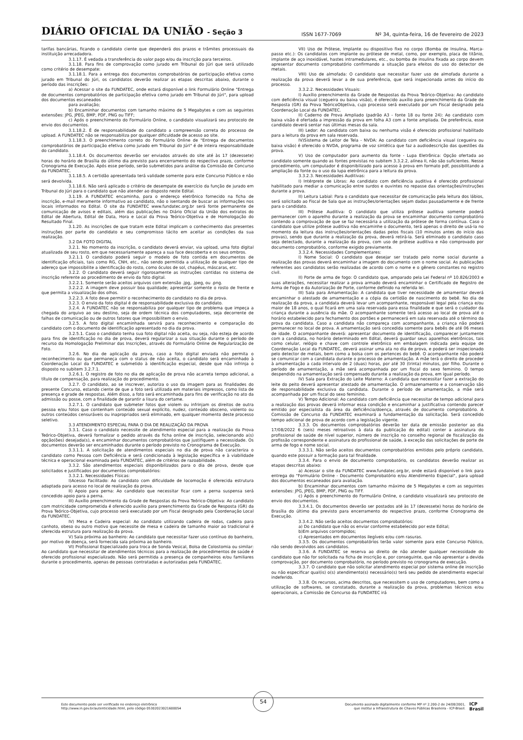DIÁRIO OFICIAL DA UNIÃO - Seção 3
ISSN 1677-7069
Nº 34, quinta-feira, 16 de fevereiro de 2023
tarifas bancárias, ficando o candidato ciente que dependerá dos prazos e trâmites processuais da instituição arrecadadora.
3.1.17. É vedada a transferência do valor pago e/ou da inscrição para terceiros.
3.1.18. Para fins de comprovação como jurado em Tribunal do Júri que será utilizado como critério de desempate:
3.1.18.1. Para a entrega dos documentos comprobatórios de participação efetiva como jurado em Tribunal do Júri, os candidatos deverão realizar as etapas descritas abaixo, durante o período das inscrições:
a) Acessar o site da FUNDATEC, onde estará disponível o link Formulário Online "Entrega de documentos comprobatórios de participação efetiva como jurado em Tribunal do Júri", para upload dos documentos escaneados
para avaliação;
b) Encaminhar documentos com tamanho máximo de 5 Megabytes e com as seguintes extensões: JPG, JPEG, BMP, PDF, PNG ou TIFF;
c) Após o preenchimento do Formulário Online, o candidato visualizará seu protocolo de envio dos documentos.
3.1.18.2. É de responsabilidade do candidato a compreensão correta do processo de upload. A FUNDATEC não se responsabiliza por qualquer dificuldade de acesso ao site.
3.1.18.3. O preenchimento correto do Formulário Online de "Entrega de documentos comprobatórios de participação efetiva como jurado em Tribunal do Júri" é de inteira responsabilidade do candidato.
3.1.18.4. Os documentos deverão ser enviados através do site até às 17 (dezessete) horas do horário de Brasília do último dia previsto para encerramento do respectivo prazo, conforme Cronograma de Execução. Após esse período, serão submetidos para análise da Comissão de Concurso da FUNDATEC.
3.1.18.5. A certidão apresentada terá validade somente para este Concurso Público e não será devolvida.
3.1.18.6. Não será aplicado o critério de desempate de exercício da função de jurado em Tribunal do Júri para o candidato que não atender ao disposto neste Edital.
3.1.19. A FUNDATEC encaminha, para o endereço eletrônico fornecido na ficha de inscrição, e-mail meramente informativo ao candidato, não o isentando de buscar as informações nos locais informados no Edital. O site da FUNDATEC www.fundatec.org.br será fonte permanente de comunicação de avisos e editais, além das publicações no Diário Oficial da União dos extratos do Edital de Abertura, Edital de Data, Hora e Local da Prova Teórico-Objetiva e de Homologação do Resultado Final.
3.1.20. As inscrições de que tratam este Edital implicam o conhecimento das presentes instruções por parte do candidato e seu compromisso tácito em aceitar as condições da sua realização.
3.2 DA FOTO DIGITAL
3.2.1. No momento da inscrição, o candidato deverá enviar, via upload, uma foto digital atualizada de seu rosto, em que necessariamente apareça a sua face descoberta e os seus ombros.
3.2.1.1 O candidato poderá seguir o modelo de foto contida em documentos de identificação oficiais, tais como RG, CNH, etc., não sendo permitida a utilização de qualquer tipo de adereço que impossibilite a identificação do rosto, como óculos de sol, chapéus, máscaras, etc.
3.2.2. O candidato deverá seguir rigorosamente as instruções contidas no sistema de inscrição referente ao procedimento de envio da foto digital.
3.2.2.1. Somente serão aceitos arquivos com extensão .jpg, .jpeg, ou .png.
3.2.2.2. A imagem deve possuir boa qualidade; apresentar somente o rosto de frente e que permita a visualização dos olhos.
3.2.2.3. A foto deve permitir o reconhecimento do candidato no dia de prova.
3.2.3. O envio da foto digital é de responsabilidade exclusiva do candidato.
3.2.4. A FUNDATEC não se responsabiliza por qualquer tipo de problema que impeça a chegada do arquivo ao seu destino, seja de ordem técnica dos computadores, seja decorrente de falhas de comunicação ou de outros fatores que impossibilitem o envio.
3.2.5. A foto digital encaminhada servirá para reconhecimento e comparação do candidato com o documento de identificação apresentado no dia da prova.
3.2.5.1. Caso o candidato tenha sua foto digital não aceita, ou seja, não esteja de acordo para fins de identificação no dia de prova, deverá regularizar a sua situação durante o período de recurso da Homologação Preliminar das Inscrições, através do Formulário Online de Regularização de Foto.
3.2.6. No dia de aplicação da prova, caso a foto digital enviada não permita o reconhecimento ou que permaneça com o status de não aceita, o candidato será encaminhado à Coordenação Local da FUNDATEC e submetido à identificação especial, desde que não infrinja o disposto no subitem 3.2.7.1.
3.2.6.1. O registro de foto no dia de aplicação de prova não acarreta tempo adicional, a título de compensação, para realização do procedimento.
3.2.7. O candidato, ao se inscrever, autoriza o uso da imagem para as finalidades do presente Concurso, estando ciente de que a foto será utilizada em materiais impressos, como lista de presença e grade de respostas. Além disso, a foto será encaminhada para fins de verificação no ato da admissão ou posse, com a finalidade de garantir a lisura do certame.
3.2.7.1. O candidato que submeter fotos que violem ou infrinjam os direitos de outra pessoa e/ou fotos que contenham conteúdo sexual explícito, nudez, conteúdo obsceno, violento ou outros conteúdos censuráveis ou inapropriados será eliminado, em qualquer momento deste processo seletivo.
3.3 ATENDIMENTO ESPECIAL PARA O DIA DE REALIZAÇÃO DA PROVA
3.3.1. Caso o candidato necessite de atendimento especial para a realização da Prova Teórico-Objetiva, deverá formalizar o pedido através da ficha online de inscrição, selecionando a(s) opção(ões) desejada(s), e encaminhar documentos comprobatórios que justifiquem a necessidade. Os documentos deverão ser encaminhados durante o período previsto no Cronograma de Execução.
3.3.1.1. A solicitação de atendimentos especiais no dia de prova não caracteriza o candidato como Pessoa com Deficiência e será condicionada à legislação específica e à viabilidade técnica e operacional examinada pela FUNDATEC, além de critérios de razoabilidade.
3.3.2. São atendimentos especiais disponibilizados para o dia de prova, desde que solicitados e justificados por documentos comprobatórios:
3.3.2.1. Necessidades Físicas:
I)Acesso Facilitado: Ao candidato com dificuldade de locomoção é oferecida estrutura adaptada para acesso no local de realização da prova.
II) Apoio para perna: Ao candidato que necessitar ficar com a perna suspensa será concedido apoio para a perna.
III) Auxílio preenchimento da Grade de Respostas da Prova Teórico-Objetiva: Ao candidato com motricidade comprometida é oferecido auxílio para preenchimento da Grade de Resposta (GR) da Prova Teórico-Objetiva, cujo processo será executado por um Fiscal designado pela Coordenação Local da FUNDATEC.
IV) Mesa e Cadeira especial: Ao candidato utilizando cadeira de rodas, cadeira para canhoto, obeso ou outro motivo que necessite de mesa e cadeira de tamanho maior ao tradicional é oferecida estrutura para realização da prova.
V) Sala próxima ao banheiro: Ao candidato que necessitar fazer uso contínuo do banheiro, por motivo de doença, será fornecida sala próxima ao banheiro.
VI) Profissional Especializado para troca de Sonda Vesical, Bolsa de Colostomia ou similar: Ao candidato que necessitar de atendimentos técnicos para a realização de procedimentos de saúde é oferecido profissional especializado. Não será permitida a presença de companheiros e/ou familiares durante o procedimento, apenas de pessoas contratadas e autorizadas pela FUNDATEC.
VII) Uso de Prótese, Implante ou dispositivo fixo no corpo (Bomba de Insulina, Marca-passo etc.): Os candidatos com implante ou prótese de metal, como, por exemplo, placa de titânio, implante de aço inoxidável, hastes intramedulares, etc., ou bomba de insulina fixada ao corpo devem apresentar documento comprobatório confirmando a situação para efeitos do uso do detector de metais.
VIII) Uso de almofada: O candidato que necessitar fazer uso de almofada durante a realização da prova deverá levar a de sua preferência, que será inspecionada antes do início do processo.
3.3.2.2. Necessidades Visuais:
I) Auxílio preenchimento da Grade de Respostas da Prova Teórico-Objetiva: Ao candidato com deficiência visual (cegueira ou baixa visão), é oferecido auxílio para preenchimento da Grade de Resposta (GR) da Prova TeóricoObjetiva, cujo processo será executado por um Fiscal designado pela Coordenação Local da FUNDATEC.
II) Caderno de Prova Ampliado (padrão A3 - fonte 18 ou fonte 24): Ao candidato com baixa visão é ofertada a impressão da prova em folha A3 com a fonte ampliada. De preferência, esse candidato deverá sentar nas últimas mesas da sala.
III) Ledor: Ao candidato com baixa ou nenhuma visão é oferecido profissional habilitado para a leitura da prova em sala reservada.
IV)Sistema de Leitor de Tela - NVDA: Ao candidato com deficiência visual (cegueira ou baixa visão) é oferecido o NVDA, programa de voz sintética que faz a audiodescrição das questões da prova.
V) Uso de computador para aumento da fonte - Lupa Eletrônica: Opção ofertada ao candidato somente quando as fontes previstas no subitem 3.3.2.2, alínea II, não são suficientes. Nesse procedimento, um computador é disponibilizado para acesso à prova em formato pdf, possibilitando a ampliação da fonte ou o uso da lupa eletrônica para a leitura da prova.
3.3.2.3. Necessidades Auditivas:
I) Intérprete de Libras: Ao candidato com deficiência auditiva é oferecido profissional habilitado para mediar a comunicação entre surdos e ouvintes no repasse das orientações/instruções durante a prova.
II) Leitura Labial: Para o candidato que necessitar de comunicação pela leitura dos lábios, será solicitado ao Fiscal de Sala que as instruções/orientações sejam dadas pausadamente e de frente para o candidato.
III) Prótese Auditiva: O candidato que utiliza prótese auditiva somente poderá permanecer com o aparelho durante a realização da prova se encaminhar documento comprobatório contendo a comprovação de que se faz necessária a utilização da prótese de forma contínua. Caso o candidato que utilize prótese auditiva não encaminhe o documento, terá apenas o direito de usá-la no momento da leitura das instruções/orientações dadas pelos fiscais (10 minutos antes do início das provas), sendo que durante a realização da prova, deverá retirá-la. Será eliminado o candidato caso seja detectado, durante a realização da prova, com uso de prótese auditiva e não comprovado por documento comprobatório, conforme exigido previamente.
3.3.2.4. Necessidades Complementares:
I) Nome Social: O candidato que desejar ser tratado pelo nome social durante a realização das provas deverá encaminhar a imagem do documento com o nome social. As publicações referentes aos candidatos serão realizadas de acordo com o nome e o gênero constantes no registro civil.
II) Porte de arma de fogo: O candidato que, amparado pela Lei Federal nº 10.826/2003 e suas alterações, necessitar realizar a prova armado deverá encaminhar o Certificado de Registro de Arma de Fogo e da Autorização de Porte, conforme definido na referida lei.
III) Sala para Amamentação: A candidata que tiver necessidade de amamentar deverá encaminhar o atestado de amamentação e a cópia da certidão de nascimento do bebê. No dia de realização da prova, a candidata deverá levar um acompanhante, responsável legal pela criança e/ou maior de 18 anos, o qual ficará em uma sala reservada para essa finalidade e que será o cuidador da criança durante a ausência da mãe. O acompanhante somente terá acesso ao local de prova até o horário estabelecido para fechamento dos portões e permanecerá em sala reservada até o término da prova da candidata. Caso a candidata não compareça com acompanhante, a criança não poderá permanecer no local de prova. A amamentação será concedida somente para bebês de até 06 meses de idade. O acompanhante deverá: apresentar documento de identificação, comparecer juntamente com a candidata, no horário determinado em Edital, deverá guardar seus aparelhos eletrônicos, tais como celular, relógio e chave com controle eletrônico em embalagem indicada pela equipe de Coordenação Local da FUNDATEC, deverá assinar uma ata no dia de prova, e poderá ser inspecionado pelo detector de metais, bem como a bolsa com os pertences do bebê. O acompanhante não poderá se comunicar com a candidata durante o processo de amamentação. A mãe terá o direito de proceder à amamentação a cada intervalo de 2 (duas) horas, por até 30 (trinta) minutos, por filho. Durante o período de amamentação, a mãe será acompanhada por um fiscal do sexo feminino. O tempo despendido na amamentação será compensado durante a realização da prova, em igual período.
IV) Sala para Extração do Leite Materno: A candidata que necessitar fazer a extração do leite do peito deverá apresentar atestado de amamentação. O armazenamento e a conservação são de responsabilidade exclusiva da candidata. Durante o período de amamentação, a mãe será acompanhada por um fiscal do sexo feminino.
V) Tempo Adicional: Ao candidato com deficiência que necessitar de tempo adicional para a realização das provas deverá informar essa condição e encaminhar a justificativa contendo parecer emitido por especialista da área da deficiência/doença, através de documento comprobatório. A Comissão de Concurso da FUNDATEC examinará a fundamentação da solicitação. Será concedido tempo adicional de prova de acordo com a legislação vigente.
3.3.3. Os documentos comprobatórios deverão ter data de emissão posterior ao dia 17/08/2022 6 (seis) meses retroativos à data da publicação do edital) conter a assinatura do profissional de saúde de nível superior, número de inscrição no conselho regional de fiscalização da profissão correspondente e assinatura do profissional de saúde, à exceção das solicitações de porte de arma de fogo e nome social.
3.3.3.1. Não serão aceitos documentos comprobatórios emitidos pelo próprio candidato, quando este possuir a formação para tal finalidade.
3.3.4. Para o envio de documento comprobatório, os candidatos deverão realizar as etapas descritas abaixo:
a) Acessar o site da FUNDATEC www.fundatec.org.br, onde estará disponível o link para entrega do "Formulário Online - Documento Comprobatório e/ou Atendimento Especial", para upload dos documentos escaneados para avaliação.
b) Encaminhar documentos com tamanho máximo de 5 Megabytes e com as seguintes extensões: JPG, JPEG, BMP, PDF, PNG ou TIFF.
c) Após o preenchimento do Formulário Online, o candidato visualizará seu protocolo de envio dos documentos.
3.3.4.1. Os documentos deverão ser postados até às 17 (dezessete) horas do horário de Brasília do último dia previsto para encerramento do respectivo prazo, conforme Cronograma de Execução.
3.3.4.2. Não serão aceitos documentos comprobatórios:
a) Do candidato que não os enviar conforme estabelecido por este Edital;
b)Em arquivos corrompidos;
c) Apresentados em documentos ilegíveis e/ou com rasuras.
3.3.5. Os documentos comprobatórios terão valor somente para este Concurso Público, não sendo devolvidos aos candidatos.
3.3.6. A FUNDATEC se reserva ao direito de não atender qualquer necessidade do candidato que não for solicitada na ficha de inscrição e, por conseguinte, que não apresentar a devida comprovação, por documento comprobatório, no período previsto no cronograma de execução.
3.3.7. O candidato que não solicitar atendimento especial por sistema online de inscrição ou não especificar qual(is) o(s) atendimento(s) necessário(s) terá seu pedido de atendimento especial indeferido.
3.3.8. Os recursos, acima descritos, que necessitem o uso de computadores, bem como a utilização de softwares, se constatado, durante a realização da prova, problemas técnicos e/ou operacionais, a Comissão de Concurso da FUNDATEC irá
Este documento pode ser verificado no endereço eletrônico
http://www.in.gov.br/autenticidade.html, pelo código 05302023021600054
54
Documento assinado digitalmente conforme MP nº 2.200-2 de 24/08/2001,
que institui a Infraestrutura de Chaves Públicas Brasileira - ICP-Brasil.
ICP
Brasil